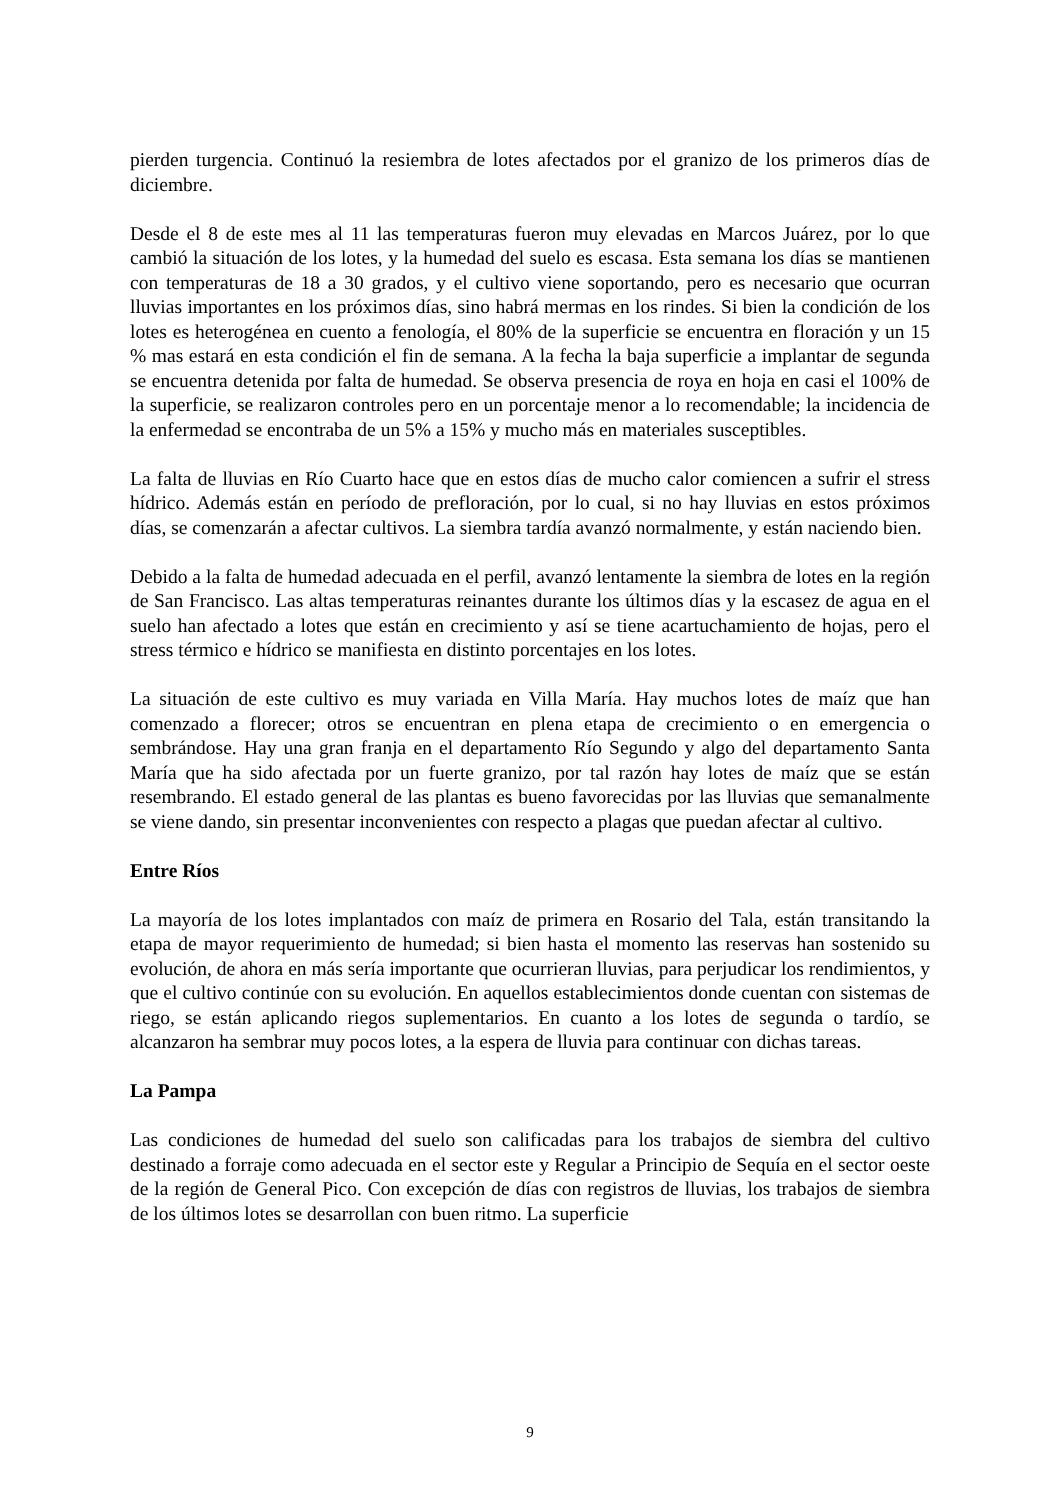pierden turgencia. Continuó la resiembra de lotes afectados por el granizo de los primeros días de diciembre.
Desde el 8 de este mes al 11 las temperaturas fueron muy elevadas en Marcos Juárez, por lo que cambió la situación de los lotes, y la humedad del suelo es escasa. Esta semana los días se mantienen con temperaturas de 18 a 30 grados, y el cultivo viene soportando, pero es necesario que ocurran lluvias importantes en los próximos días, sino habrá mermas en los rindes. Si bien la condición de los lotes es heterogénea en cuento a fenología, el 80% de la superficie se encuentra en floración y un 15 % mas estará en esta condición el fin de semana. A la fecha la baja superficie a implantar de segunda se encuentra detenida por falta de humedad. Se observa presencia de roya en hoja en casi el 100% de la superficie, se realizaron controles pero en un porcentaje menor a lo recomendable; la incidencia de la enfermedad se encontraba de un 5% a 15% y mucho más en materiales susceptibles.
La falta de lluvias en Río Cuarto hace que en estos días de mucho calor comiencen a sufrir el stress hídrico. Además están en período de prefloración, por lo cual, si no hay lluvias en estos próximos días, se comenzarán a afectar cultivos. La siembra tardía avanzó normalmente, y están naciendo bien.
Debido a la falta de humedad adecuada en el perfil, avanzó lentamente la siembra de lotes en la región de San Francisco. Las altas temperaturas reinantes durante los últimos días y la escasez de agua en el suelo han afectado a lotes que están en crecimiento y así se tiene acartuchamiento de hojas, pero el stress térmico e hídrico se manifiesta en distinto porcentajes en los lotes.
La situación de este cultivo es muy variada en Villa María. Hay muchos lotes de maíz que han comenzado a florecer; otros se encuentran en plena etapa de crecimiento o en emergencia o sembrándose. Hay una gran franja en el departamento Río Segundo y algo del departamento Santa María que ha sido afectada por un fuerte granizo, por tal razón hay lotes de maíz que se están resembrando. El estado general de las plantas es bueno favorecidas por las lluvias que semanalmente se viene dando, sin presentar inconvenientes con respecto a plagas que puedan afectar al cultivo.
Entre Ríos
La mayoría de los lotes implantados con maíz de primera en Rosario del Tala, están transitando la etapa de mayor requerimiento de humedad; si bien hasta el momento las reservas han sostenido su evolución, de ahora en más sería importante que ocurrieran lluvias, para perjudicar los rendimientos, y que el cultivo continúe con su evolución. En aquellos establecimientos donde cuentan con sistemas de riego, se están aplicando riegos suplementarios. En cuanto a los lotes de segunda o tardío, se alcanzaron ha sembrar muy pocos lotes, a la espera de lluvia para continuar con dichas tareas.
La Pampa
Las condiciones de humedad del suelo son calificadas para los trabajos de siembra del cultivo destinado a forraje como adecuada en el sector este y Regular a Principio de Sequía en el sector oeste de la región de General Pico. Con excepción de días con registros de lluvias, los trabajos de siembra de los últimos lotes se desarrollan con buen ritmo. La superficie
9